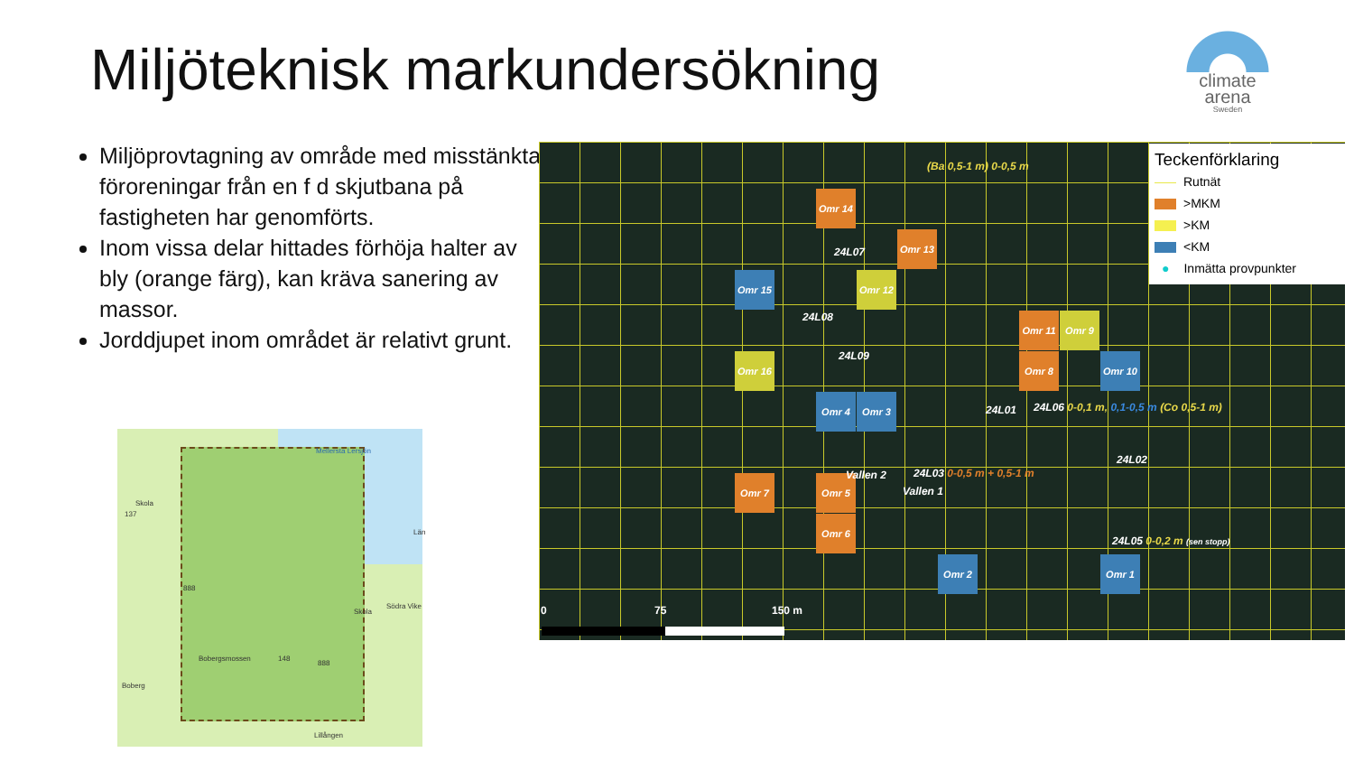Miljöteknisk markundersökning
climate
arena
Sweden
Miljöprovtagning av område med misstänkta föroreningar från en f d skjutbana på fastigheten har genomförts.
Inom vissa delar hittades förhöja halter av bly (orange färg), kan kräva sanering av massor.
Jorddjupet inom området är relativt grunt.
Mellersta Lersjön
Skola
Skola
Södra Vike
Bobergsmossen
Boberg
Lillången
888
148
888
137
Län
Omr 14
Omr 13
Omr 12
Omr 15
Omr 11 Omr 9
Omr 16 Omr 8 Omr 10
Omr 4 Omr 3
Omr 7 Omr 5
Omr 6
Omr 2 Omr 1
(Ba 0,5-1 m) 0-0,5 m
24L07
24L08
24L09
24L01
24L06 0-0,1 m, 0,1-0,5 m (Co 0,5-1 m)
24L02
Vallen 2 24L03 0-0,5 m + 0,5-1 m
Vallen 1
24L05 0-0,2 m (sen stopp)
0 75 150 m
Teckenförklaring
Rutnät
>MKM
>KM
<KM
● Inmätta provpunkter